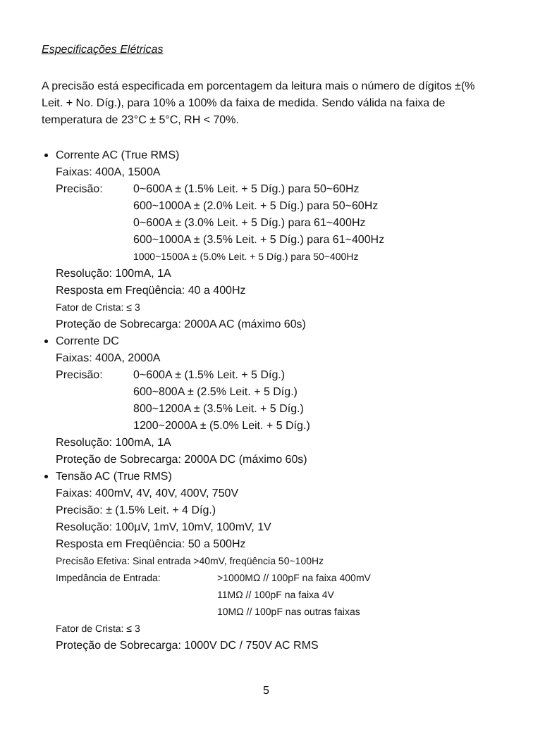Especificações Elétricas
A precisão está especificada em porcentagem da leitura mais o número de dígitos ±(% Leit. + No. Díg.), para 10% a 100% da faixa de medida. Sendo válida na faixa de temperatura de 23°C ± 5°C, RH < 70%.
Corrente AC (True RMS)
Faixas: 400A, 1500A
Precisão: 0~600A ± (1.5% Leit. + 5 Díg.) para 50~60Hz
600~1000A ± (2.0% Leit. + 5 Díg.) para 50~60Hz
0~600A ± (3.0% Leit. + 5 Díg.) para 61~400Hz
600~1000A ± (3.5% Leit. + 5 Díg.) para 61~400Hz
1000~1500A ± (5.0% Leit. + 5 Díg.) para 50~400Hz
Resolução: 100mA, 1A
Resposta em Freqüência: 40 a 400Hz
Fator de Crista: ≤ 3
Proteção de Sobrecarga: 2000A AC (máximo 60s)
Corrente DC
Faixas: 400A, 2000A
Precisão: 0~600A ± (1.5% Leit. + 5 Díg.)
600~800A ± (2.5% Leit. + 5 Díg.)
800~1200A ± (3.5% Leit. + 5 Díg.)
1200~2000A ± (5.0% Leit. + 5 Díg.)
Resolução: 100mA, 1A
Proteção de Sobrecarga: 2000A DC (máximo 60s)
Tensão AC (True RMS)
Faixas: 400mV, 4V, 40V, 400V, 750V
Precisão: ± (1.5% Leit. + 4 Díg.)
Resolução: 100µV, 1mV, 10mV, 100mV, 1V
Resposta em Freqüência: 50 a 500Hz
Precisão Efetiva: Sinal entrada >40mV, freqüência 50~100Hz
Impedância de Entrada: >1000MΩ // 100pF na faixa 400mV
11MΩ // 100pF na faixa 4V
10MΩ // 100pF nas outras faixas
Fator de Crista: ≤ 3
Proteção de Sobrecarga: 1000V DC / 750V AC RMS
5